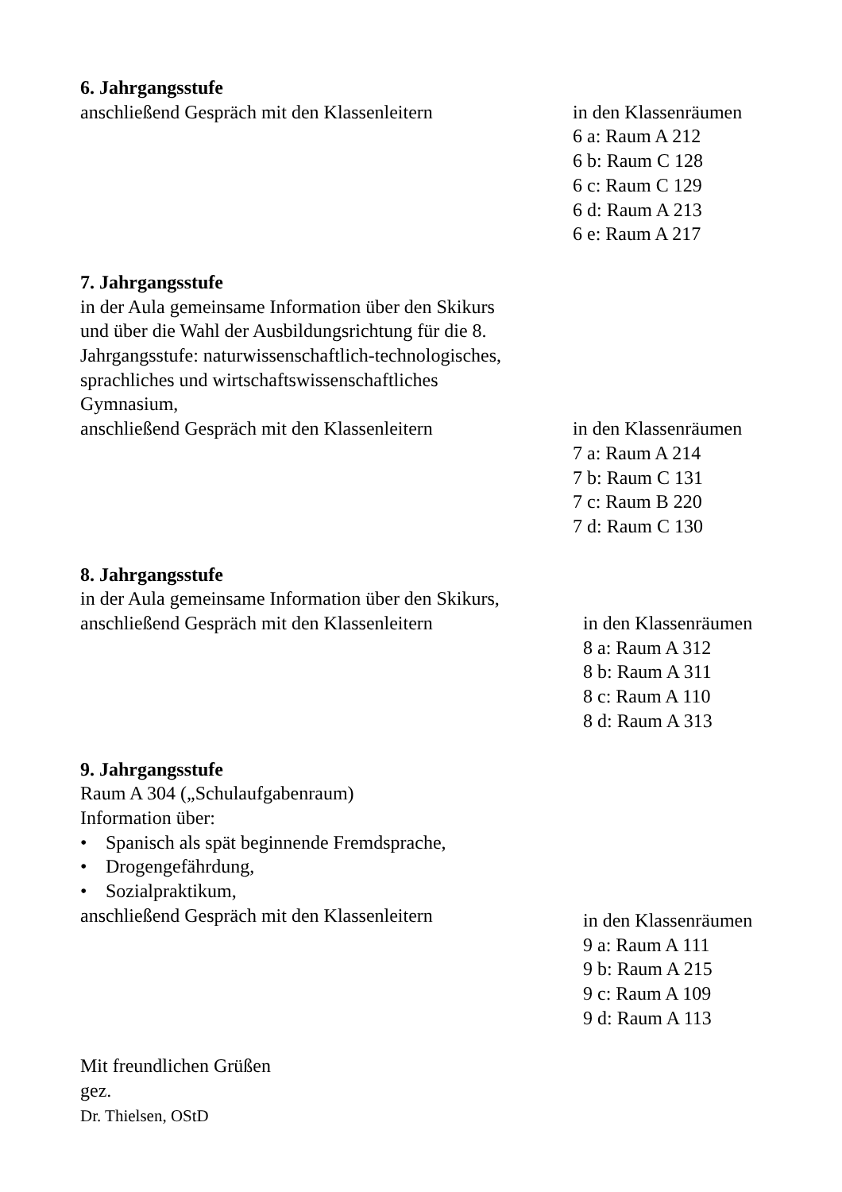6. Jahrgangsstufe
anschließend Gespräch mit den Klassenleitern
in den Klassenräumen
6 a: Raum A 212
6 b: Raum C 128
6 c: Raum C 129
6 d: Raum A 213
6 e: Raum A 217
7. Jahrgangsstufe
in der Aula gemeinsame Information über den Skikurs
und über die Wahl der Ausbildungsrichtung für die 8.
Jahrgangsstufe: naturwissenschaftlich-technologisches,
sprachliches und wirtschaftswissenschaftliches
Gymnasium,
anschließend Gespräch mit den Klassenleitern
in den Klassenräumen
7 a: Raum A 214
7 b: Raum C 131
7 c: Raum B 220
7 d: Raum C 130
8. Jahrgangsstufe
in der Aula gemeinsame Information über den Skikurs,
anschließend Gespräch mit den Klassenleitern
in den Klassenräumen
8 a: Raum A 312
8 b: Raum A 311
8 c: Raum A 110
8 d: Raum A 313
9. Jahrgangsstufe
Raum A 304 („Schulaufgabenraum)
Information über:
• Spanisch als spät beginnende Fremdsprache,
• Drogengefährdung,
• Sozialpraktikum,
anschließend Gespräch mit den Klassenleitern
in den Klassenräumen
9 a: Raum A 111
9 b: Raum A 215
9 c: Raum A 109
9 d: Raum A 113
Mit freundlichen Grüßen
gez.
Dr. Thielsen, OStD